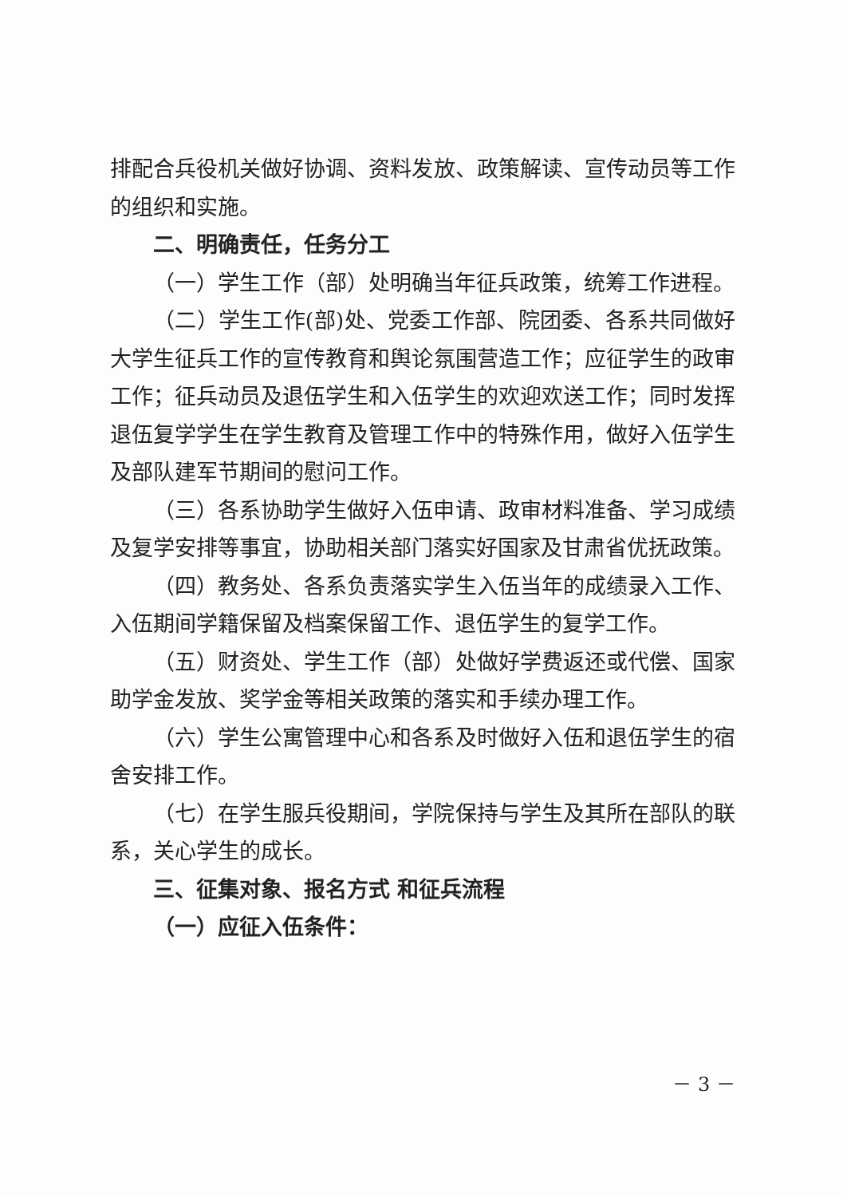排配合兵役机关做好协调、资料发放、政策解读、宣传动员等工作的组织和实施。
二、明确责任，任务分工
（一）学生工作（部）处明确当年征兵政策，统筹工作进程。
（二）学生工作(部)处、党委工作部、院团委、各系共同做好大学生征兵工作的宣传教育和舆论氛围营造工作；应征学生的政审工作；征兵动员及退伍学生和入伍学生的欢迎欢送工作；同时发挥退伍复学学生在学生教育及管理工作中的特殊作用，做好入伍学生及部队建军节期间的慰问工作。
（三）各系协助学生做好入伍申请、政审材料准备、学习成绩及复学安排等事宜，协助相关部门落实好国家及甘肃省优抚政策。
（四）教务处、各系负责落实学生入伍当年的成绩录入工作、入伍期间学籍保留及档案保留工作、退伍学生的复学工作。
（五）财资处、学生工作（部）处做好学费返还或代偿、国家助学金发放、奖学金等相关政策的落实和手续办理工作。
（六）学生公寓管理中心和各系及时做好入伍和退伍学生的宿舍安排工作。
（七）在学生服兵役期间，学院保持与学生及其所在部队的联系，关心学生的成长。
三、征集对象、报名方式 和征兵流程
（一）应征入伍条件：
－ 3 －